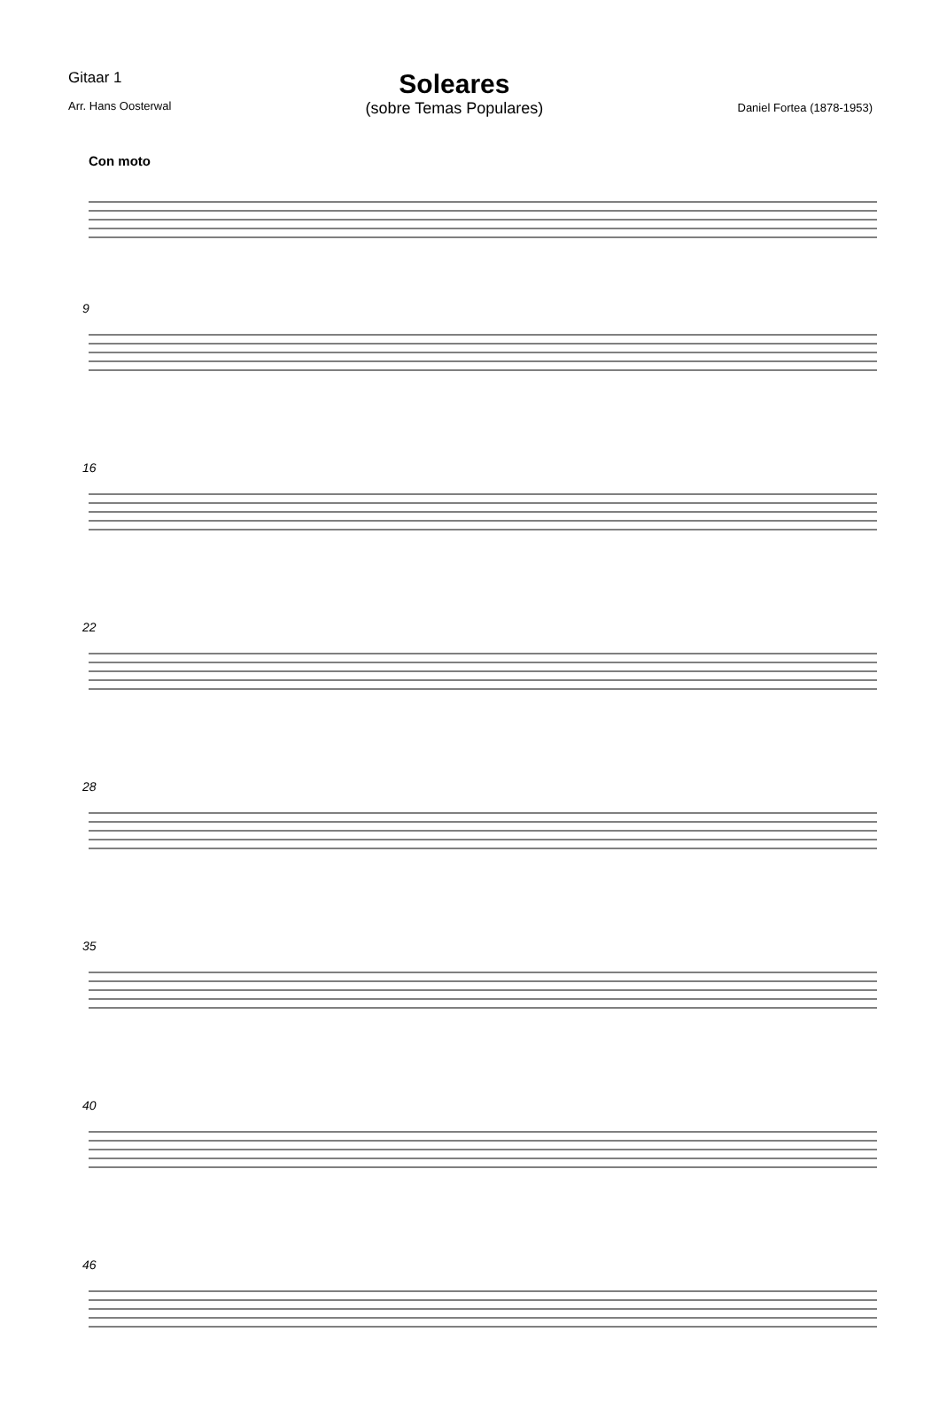Gitaar 1
Arr. Hans Oosterwal
Soleares
(sobre Temas Populares)
Daniel Fortea (1878-1953)
Con moto
9
16
22
28
35
40
46